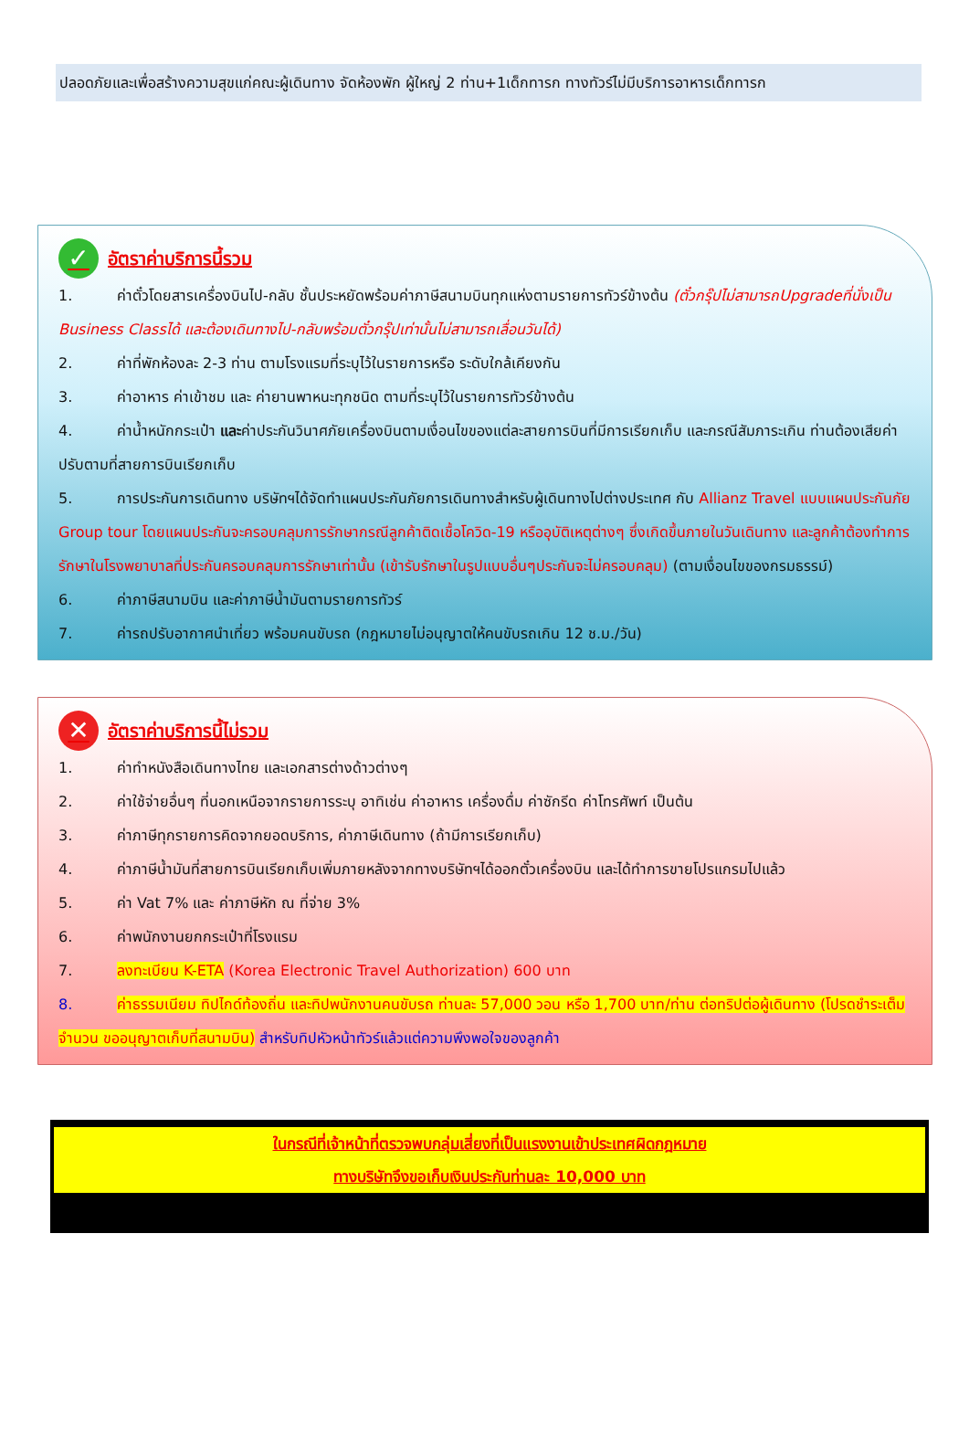ปลอดภัยและเพื่อสร้างความสุขแก่คณะผู้เดินทาง จัดห้องพัก ผู้ใหญ่ 2 ท่าน+1เด็กทารก ทางทัวร์ไม่มีบริการอาหารเด็กทารก
✓ อัตราค่าบริการนี้รวม
1. ค่าตั๋วโดยสารเครื่องบินไป-กลับ ชั้นประหยัดพร้อมค่าภาษีสนามบินทุกแห่งตามรายการทัวร์ข้างต้น (ตั๋วกรุ๊ปไม่สามารถUpgradeที่นั่งเป็น Business Classได้ และต้องเดินทางไป-กลับพร้อมตั๋วกรุ๊ปเท่านั้นไม่สามารถเลื่อนวันได้)
2. ค่าที่พักห้องละ 2-3 ท่าน ตามโรงแรมที่ระบุไว้ในรายการหรือ ระดับใกล้เคียงกัน
3. ค่าอาหาร ค่าเข้าชม และ ค่ายานพาหนะทุกชนิด ตามที่ระบุไว้ในรายการทัวร์ข้างต้น
4. ค่าน้ำหนักกระเป๋า และค่าประกันวินาศภัยเครื่องบินตามเงื่อนไขของแต่ละสายการบินที่มีการเรียกเก็บ และกรณีสัมภาระเกิน ท่านต้องเสียค่าปรับตามที่สายการบินเรียกเก็บ
5. การประกันการเดินทาง บริษัทฯได้จัดทำแผนประกันภัยการเดินทางสำหรับผู้เดินทางไปต่างประเทศ กับ Allianz Travel แบบแผนประกันภัย Group tour โดยแผนประกันจะครอบคลุมการรักษากรณีลูกค้าติดเชื้อโควิด-19 หรืออุบัติเหตุต่างๆ ซึ่งเกิดขึ้นภายในวันเดินทาง และลูกค้าต้องทำการรักษาในโรงพยาบาลที่ประกันครอบคลุมการรักษาเท่านั้น (เข้ารับรักษาในรูปแบบอื่นๆประกันจะไม่ครอบคลุม) (ตามเงื่อนไขของกรมธรรม์)
6. ค่าภาษีสนามบิน และค่าภาษีน้ำมันตามรายการทัวร์
7. ค่ารถปรับอากาศนำเที่ยว พร้อมคนขับรถ (กฎหมายไม่อนุญาตให้คนขับรถเกิน 12 ช.ม./วัน)
✕ อัตราค่าบริการนี้ไม่รวม
1. ค่าทำหนังสือเดินทางไทย และเอกสารต่างด้าวต่างๆ
2. ค่าใช้จ่ายอื่นๆ ที่นอกเหนือจากรายการระบุ อาทิเช่น ค่าอาหาร เครื่องดื่ม ค่าซักรีด ค่าโทรศัพท์ เป็นต้น
3. ค่าภาษีทุกรายการคิดจากยอดบริการ, ค่าภาษีเดินทาง (ถ้ามีการเรียกเก็บ)
4. ค่าภาษีน้ำมันที่สายการบินเรียกเก็บเพิ่มภายหลังจากทางบริษัทฯได้ออกตั๋วเครื่องบิน และได้ทำการขายโปรแกรมไปแล้ว
5. ค่า Vat 7% และ ค่าภาษีหัก ณ ที่จ่าย 3%
6. ค่าพนักงานยกกระเป๋าที่โรงแรม
7. ลงทะเบียน K-ETA (Korea Electronic Travel Authorization) 600 บาท
8. ค่าธรรมเนียม ทิปไกด์ท้องถิ่น และทิปพนักงานคนขับรถ ท่านละ 57,000 วอน หรือ 1,700 บาท/ท่าน ต่อทริปต่อผู้เดินทาง (โปรดชำระเต็มจำนวน ขออนุญาตเก็บที่สนามบิน) สำหรับทิปหัวหน้าทัวร์แล้วแต่ความพึงพอใจของลูกค้า
ในกรณีที่เจ้าหน้าที่ตรวจพบกลุ่มเสี่ยงที่เป็นแรงงานเข้าประเทศผิดกฎหมาย
ทางบริษัทจึงขอเก็บเงินประกันท่านละ 10,000 บาท